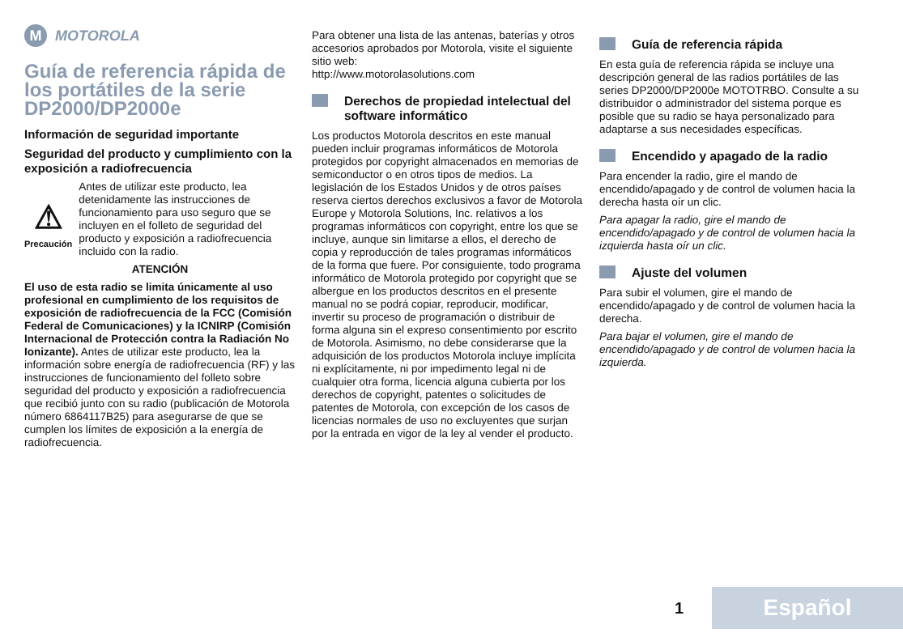M MOTOROLA
Guía de referencia rápida de los portátiles de la serie DP2000/DP2000e
Información de seguridad importante
Seguridad del producto y cumplimiento con la exposición a radiofrecuencia
⚠
Precaución
Antes de utilizar este producto, lea detenidamente las instrucciones de funcionamiento para uso seguro que se incluyen en el folleto de seguridad del producto y exposición a radiofrecuencia incluido con la radio.
ATENCIÓN
El uso de esta radio se limita únicamente al uso profesional en cumplimiento de los requisitos de exposición de radiofrecuencia de la FCC (Comisión Federal de Comunicaciones) y la ICNIRP (Comisión Internacional de Protección contra la Radiación No Ionizante). Antes de utilizar este producto, lea la información sobre energía de radiofrecuencia (RF) y las instrucciones de funcionamiento del folleto sobre seguridad del producto y exposición a radiofrecuencia que recibió junto con su radio (publicación de Motorola número 6864117B25) para asegurarse de que se cumplen los límites de exposición a la energía de radiofrecuencia.
Para obtener una lista de las antenas, baterías y otros accesorios aprobados por Motorola, visite el siguiente sitio web:
http://www.motorolasolutions.com
Derechos de propiedad intelectual del software informático
Los productos Motorola descritos en este manual pueden incluir programas informáticos de Motorola protegidos por copyright almacenados en memorias de semiconductor o en otros tipos de medios. La legislación de los Estados Unidos y de otros países reserva ciertos derechos exclusivos a favor de Motorola Europe y Motorola Solutions, Inc. relativos a los programas informáticos con copyright, entre los que se incluye, aunque sin limitarse a ellos, el derecho de copia y reproducción de tales programas informáticos de la forma que fuere. Por consiguiente, todo programa informático de Motorola protegido por copyright que se albergue en los productos descritos en el presente manual no se podrá copiar, reproducir, modificar, invertir su proceso de programación o distribuir de forma alguna sin el expreso consentimiento por escrito de Motorola. Asimismo, no debe considerarse que la adquisición de los productos Motorola incluye implícita ni explícitamente, ni por impedimento legal ni de cualquier otra forma, licencia alguna cubierta por los derechos de copyright, patentes o solicitudes de patentes de Motorola, con excepción de los casos de licencias normales de uso no excluyentes que surjan por la entrada en vigor de la ley al vender el producto.
Guía de referencia rápida
En esta guía de referencia rápida se incluye una descripción general de las radios portátiles de las series DP2000/DP2000e MOTOTRBO. Consulte a su distribuidor o administrador del sistema porque es posible que su radio se haya personalizado para adaptarse a sus necesidades específicas.
Encendido y apagado de la radio
Para encender la radio, gire el mando de encendido/apagado y de control de volumen hacia la derecha hasta oír un clic.
Para apagar la radio, gire el mando de encendido/apagado y de control de volumen hacia la izquierda hasta oír un clic.
Ajuste del volumen
Para subir el volumen, gire el mando de encendido/apagado y de control de volumen hacia la derecha.
Para bajar el volumen, gire el mando de encendido/apagado y de control de volumen hacia la izquierda.
1 Español